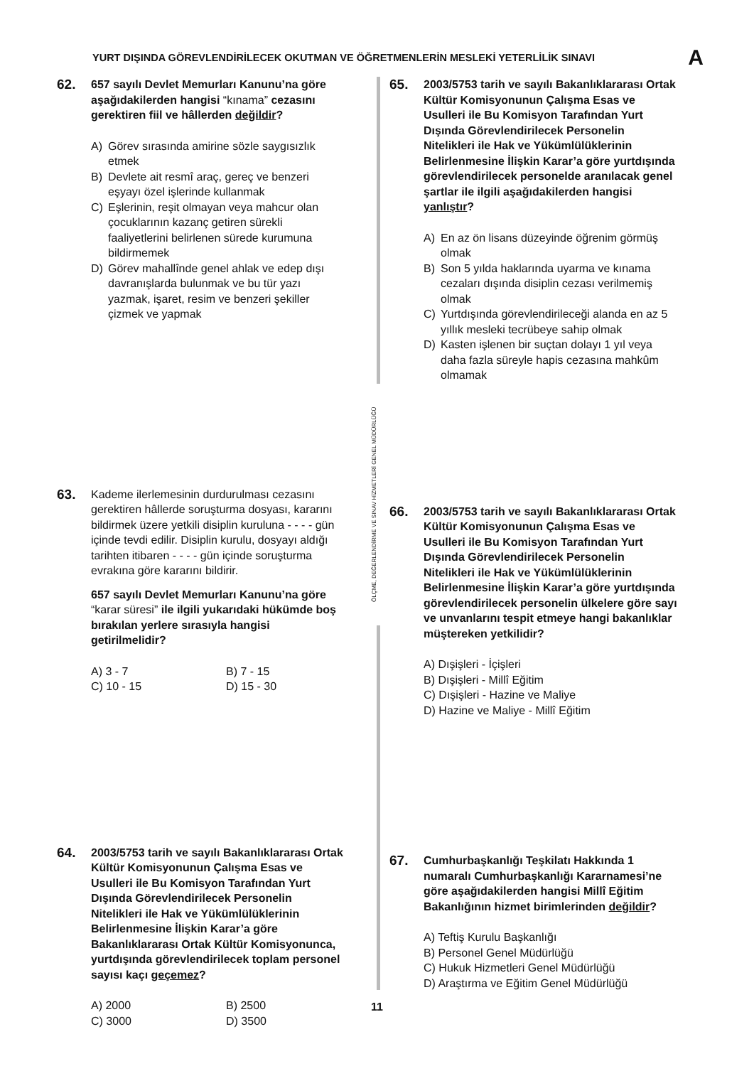YURT DIŞINDA GÖREVLENDİRİLECEK OKUTMAN VE ÖĞRETMENLERİN MESLEKİ YETERLİLİK SINAVI A
ÖLÇME, DEĞERLENDİRME VE SINAV HİZMETLERİ GENEL MÜDÜRLÜĞÜ
62.
657 sayılı Devlet Memurları Kanunu’na göre aşağıdakilerden hangisi “kınama” cezasını gerektiren fiil ve hâllerden değildir?
A) Görev sırasında amirine sözle saygısızlık etmek
B) Devlete ait resmî araç, gereç ve benzeri eşyayı özel işlerinde kullanmak
C) Eşlerinin, reşit olmayan veya mahcur olan çocuklarının kazanç getiren sürekli faaliyetlerini belirlenen sürede kurumuna bildirmemek
D) Görev mahallînde genel ahlak ve edep dışı davranışlarda bulunmak ve bu tür yazı yazmak, işaret, resim ve benzeri şekiller çizmek ve yapmak
63.
Kademe ilerlemesinin durdurulması cezasını gerektiren hâllerde soruşturma dosyası, kararını bildirmek üzere yetkili disiplin kuruluna - - - - gün içinde tevdi edilir. Disiplin kurulu, dosyayı aldığı tarihten itibaren - - - - gün içinde soruşturma evrakına göre kararını bildirir.
657 sayılı Devlet Memurları Kanunu’na göre “karar süresi” ile ilgili yukarıdaki hükümde boş bırakılan yerlere sırasıyla hangisi getirilmelidir?
A) 3 - 7 B) 7 - 15 C) 10 - 15 D) 15 - 30
64.
2003/5753 tarih ve sayılı Bakanlıklararası Ortak Kültür Komisyonunun Çalışma Esas ve Usulleri ile Bu Komisyon Tarafından Yurt Dışında Görevlendirilecek Personelin Nitelikleri ile Hak ve Yükümlülüklerinin Belirlenmesine İlişkin Karar’a göre Bakanlıklararası Ortak Kültür Komisyonunca, yurtdışında görevlendirilecek toplam personel sayısı kaçı geçemez?
A) 2000 B) 2500 C) 3000 D) 3500
65.
2003/5753 tarih ve sayılı Bakanlıklararası Ortak Kültür Komisyonunun Çalışma Esas ve Usulleri ile Bu Komisyon Tarafından Yurt Dışında Görevlendirilecek Personelin Nitelikleri ile Hak ve Yükümlülüklerinin Belirlenmesine İlişkin Karar’a göre yurtdışında görevlendirilecek personelde aranılacak genel şartlar ile ilgili aşağıdakilerden hangisi yanlıştır?
A) En az ön lisans düzeyinde öğrenim görmüş olmak
B) Son 5 yılda haklarında uyarma ve kınama cezaları dışında disiplin cezası verilmemiş olmak
C) Yurtdışında görevlendirileceği alanda en az 5 yıllık mesleki tecrübeye sahip olmak
D) Kasten işlenen bir suçtan dolayı 1 yıl veya daha fazla süreyle hapis cezasına mahkûm olmamak
66.
2003/5753 tarih ve sayılı Bakanlıklararası Ortak Kültür Komisyonunun Çalışma Esas ve Usulleri ile Bu Komisyon Tarafından Yurt Dışında Görevlendirilecek Personelin Nitelikleri ile Hak ve Yükümlülüklerinin Belirlenmesine İlişkin Karar’a göre yurtdışında görevlendirilecek personelin ülkelere göre sayı ve unvanlarını tespit etmeye hangi bakanlıklar müştereken yetkilidir?
A) Dışişleri - İçişleri
B) Dışişleri - Millî Eğitim
C) Dışişleri - Hazine ve Maliye
D) Hazine ve Maliye - Millî Eğitim
67.
Cumhurbaşkanlığı Teşkilatı Hakkında 1 numaralı Cumhurbaşkanlığı Kararnamesi’ne göre aşağıdakilerden hangisi Millî Eğitim Bakanlığının hizmet birimlerinden değildir?
A) Teftiş Kurulu Başkanlığı
B) Personel Genel Müdürlüğü
C) Hukuk Hizmetleri Genel Müdürlüğü
D) Araştırma ve Eğitim Genel Müdürlüğü
11